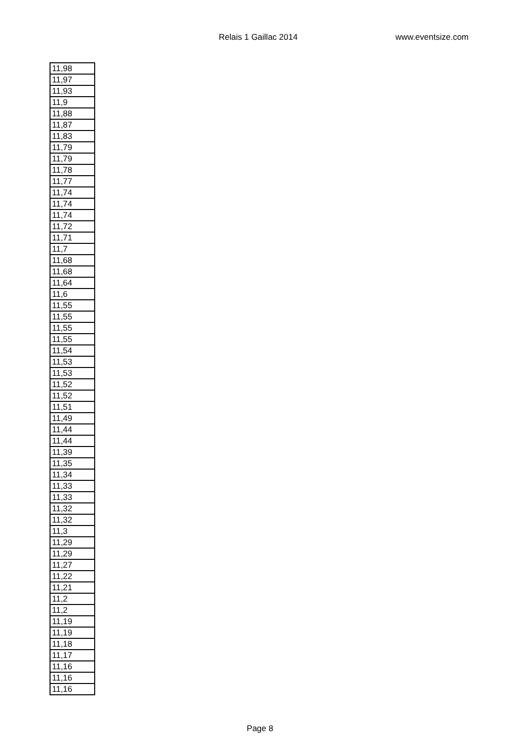Relais 1 Gaillac 2014 www.eventsize.com
| 11,98 |
| 11,97 |
| 11,93 |
| 11,9 |
| 11,88 |
| 11,87 |
| 11,83 |
| 11,79 |
| 11,79 |
| 11,78 |
| 11,77 |
| 11,74 |
| 11,74 |
| 11,74 |
| 11,72 |
| 11,71 |
| 11,7 |
| 11,68 |
| 11,68 |
| 11,64 |
| 11,6 |
| 11,55 |
| 11,55 |
| 11,55 |
| 11,55 |
| 11,54 |
| 11,53 |
| 11,53 |
| 11,52 |
| 11,52 |
| 11,51 |
| 11,49 |
| 11,44 |
| 11,44 |
| 11,39 |
| 11,35 |
| 11,34 |
| 11,33 |
| 11,33 |
| 11,32 |
| 11,32 |
| 11,3 |
| 11,29 |
| 11,29 |
| 11,27 |
| 11,22 |
| 11,21 |
| 11,2 |
| 11,2 |
| 11,19 |
| 11,19 |
| 11,18 |
| 11,17 |
| 11,16 |
| 11,16 |
| 11,16 |
Page 8